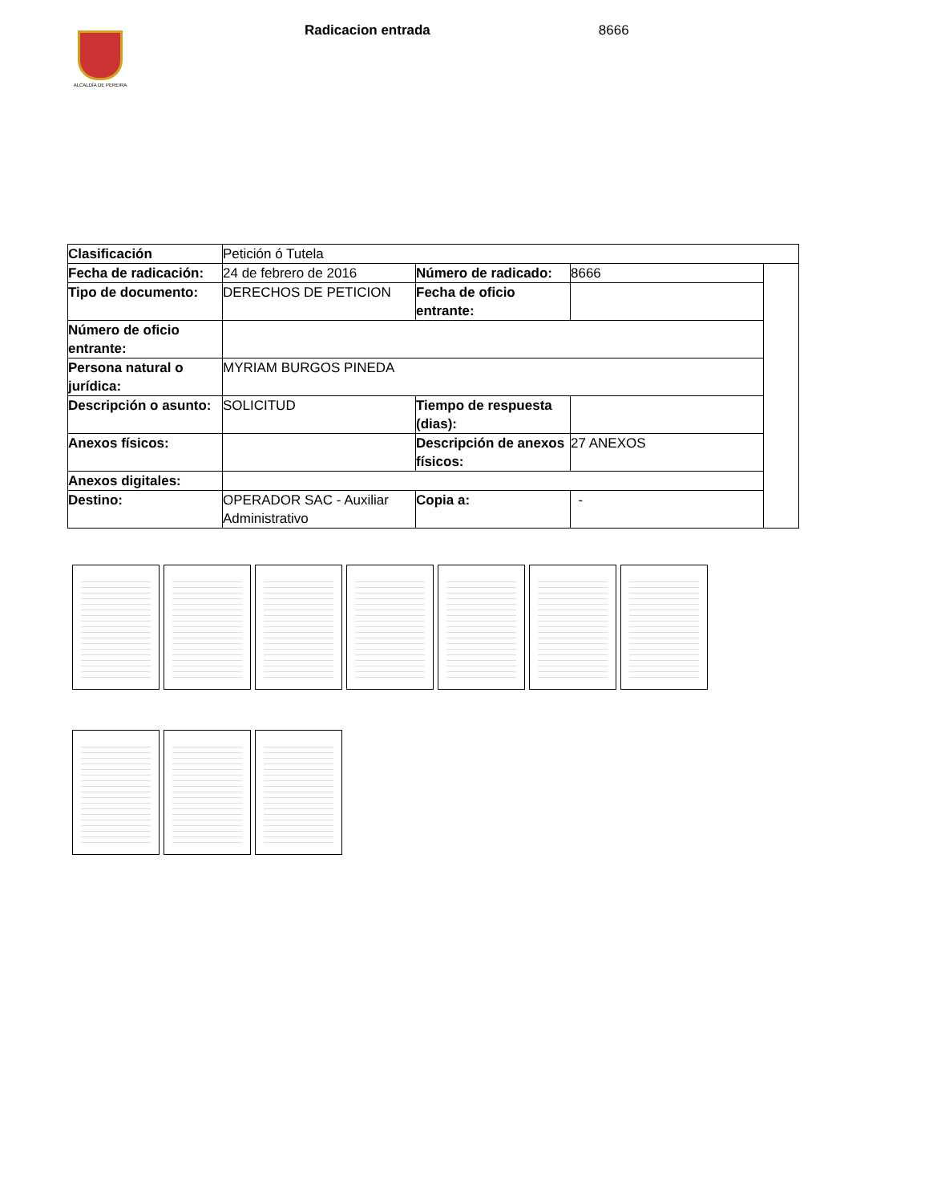ALCALDÍA DE PEREIRA
Radicacion entrada 8666
| Clasificación | Petición ó Tutela | | | |
| Fecha de radicación: | 24 de febrero de 2016 | Número de radicado: | 8666 | |
| Tipo de documento: | DERECHOS DE PETICION | Fecha de oficio entrante: | | |
| Número de oficio entrante: | | | | |
| Persona natural o jurídica: | MYRIAM BURGOS PINEDA | | | |
| Descripción o asunto: | SOLICITUD | Tiempo de respuesta (dias): | | |
| Anexos físicos: | | Descripción de anexos físicos: | 27 ANEXOS | |
| Anexos digitales: | | | | |
| Destino: | OPERADOR SAC - Auxiliar Administrativo | Copia a: | - | |